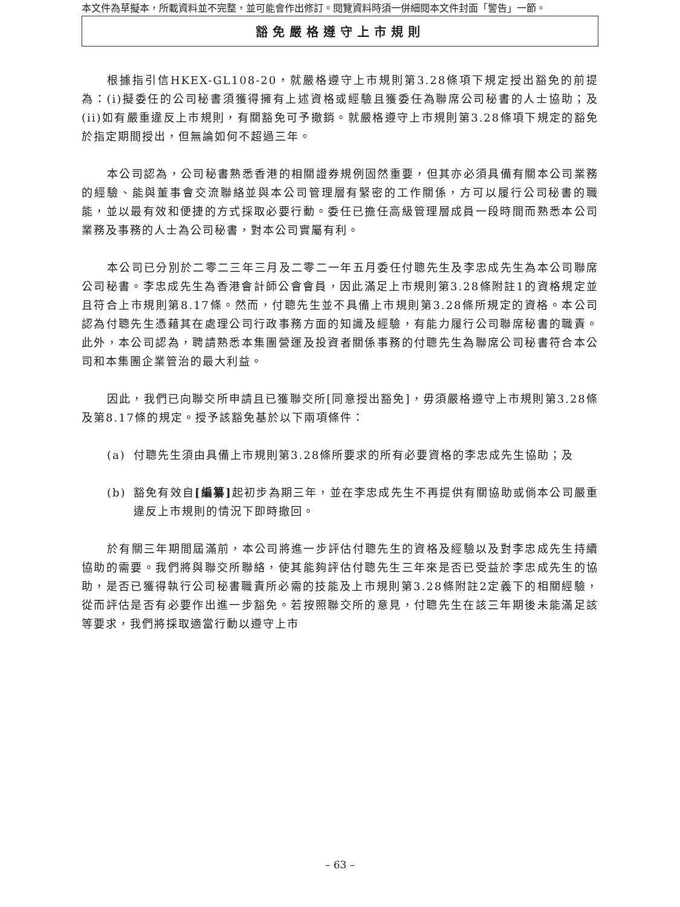本文件為草擬本，所載資料並不完整，並可能會作出修訂。閱覽資料時須一併細閱本文件封面「警告」一節。
豁免嚴格遵守上市規則
根據指引信HKEX-GL108-20，就嚴格遵守上市規則第3.28條項下規定授出豁免的前提為：(i)擬委任的公司秘書須獲得擁有上述資格或經驗且獲委任為聯席公司秘書的人士協助；及(ii)如有嚴重違反上市規則，有關豁免可予撤銷。就嚴格遵守上市規則第3.28條項下規定的豁免於指定期間授出，但無論如何不超過三年。
本公司認為，公司秘書熟悉香港的相關證券規例固然重要，但其亦必須具備有關本公司業務的經驗、能與董事會交流聯絡並與本公司管理層有緊密的工作關係，方可以履行公司秘書的職能，並以最有效和便捷的方式採取必要行動。委任已擔任高級管理層成員一段時間而熟悉本公司業務及事務的人士為公司秘書，對本公司實屬有利。
本公司已分別於二零二三年三月及二零二一年五月委任付聰先生及李忠成先生為本公司聯席公司秘書。李忠成先生為香港會計師公會會員，因此滿足上市規則第3.28條附註1的資格規定並且符合上市規則第8.17條。然而，付聰先生並不具備上市規則第3.28條所規定的資格。本公司認為付聰先生憑藉其在處理公司行政事務方面的知識及經驗，有能力履行公司聯席秘書的職責。此外，本公司認為，聘請熟悉本集團營運及投資者關係事務的付聰先生為聯席公司秘書符合本公司和本集團企業管治的最大利益。
因此，我們已向聯交所申請且已獲聯交所[同意授出豁免]，毋須嚴格遵守上市規則第3.28條及第8.17條的規定。授予該豁免基於以下兩項條件：
(a) 付聰先生須由具備上市規則第3.28條所要求的所有必要資格的李忠成先生協助；及
(b) 豁免有效自[編纂] 起初步為期三年，並在李忠成先生不再提供有關協助或倘本公司嚴重違反上市規則的情況下即時撤回。
於有關三年期間屆滿前，本公司將進一步評估付聰先生的資格及經驗以及對李忠成先生持續協助的需要。我們將與聯交所聯絡，使其能夠評估付聰先生三年來是否已受益於李忠成先生的協助，是否已獲得執行公司秘書職責所必需的技能及上市規則第3.28條附註2定義下的相關經驗，從而評估是否有必要作出進一步豁免。若按照聯交所的意見，付聰先生在該三年期後未能滿足該等要求，我們將採取適當行動以遵守上市
– 63 –